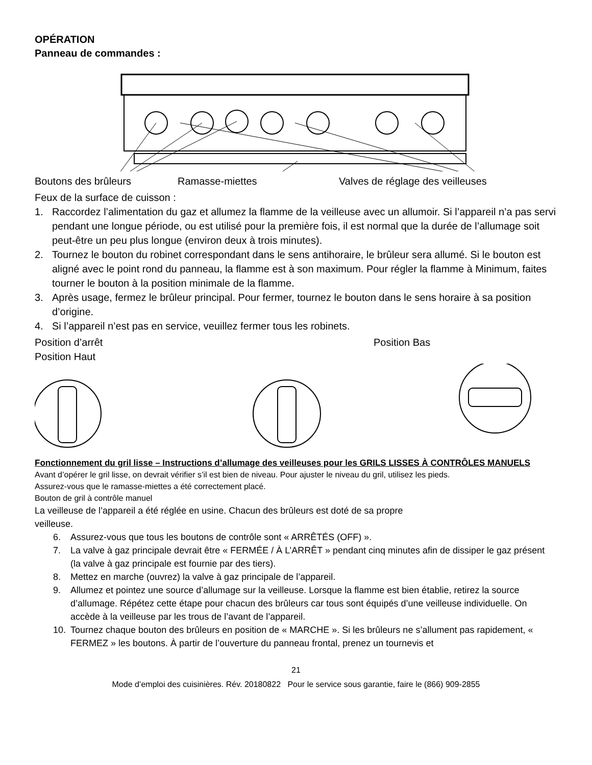OPÉRATION
Panneau de commandes :
Boutons des brûleurs Ramasse-miettes Valves de réglage des veilleuses
Feux de la surface de cuisson :
1. Raccordez l’alimentation du gaz et allumez la flamme de la veilleuse avec un allumoir. Si l’appareil n’a pas servi pendant une longue période, ou est utilisé pour la première fois, il est normal que la durée de l’allumage soit peut-être un peu plus longue (environ deux à trois minutes).
2. Tournez le bouton du robinet correspondant dans le sens antihoraire, le brûleur sera allumé. Si le bouton est aligné avec le point rond du panneau, la flamme est à son maximum. Pour régler la flamme à Minimum, faites tourner le bouton à la position minimale de la flamme.
3. Après usage, fermez le brûleur principal. Pour fermer, tournez le bouton dans le sens horaire à sa position d’origine.
4. Si l’appareil n’est pas en service, veuillez fermer tous les robinets.
Position d’arrêt
Position Haut
Position Bas
Fonctionnement du gril lisse – Instructions d’allumage des veilleuses pour les GRILS LISSES À CONTRÔLES MANUELS
Avant d’opérer le gril lisse, on devrait vérifier s’il est bien de niveau. Pour ajuster le niveau du gril, utilisez les pieds.
Assurez-vous que le ramasse-miettes a été correctement placé.
Bouton de gril à contrôle manuel
La veilleuse de l’appareil a été réglée en usine. Chacun des brûleurs est doté de sa propre
veilleuse.
6. Assurez-vous que tous les boutons de contrôle sont « ARRÊTÉS (OFF) ».
7. La valve à gaz principale devrait être « FERMÉE / À L’ARRÊT » pendant cinq minutes afin de dissiper le gaz présent (la valve à gaz principale est fournie par des tiers).
8. Mettez en marche (ouvrez) la valve à gaz principale de l’appareil.
9. Allumez et pointez une source d’allumage sur la veilleuse. Lorsque la flamme est bien établie, retirez la source d’allumage. Répétez cette étape pour chacun des brûleurs car tous sont équipés d’une veilleuse individuelle. On accède à la veilleuse par les trous de l’avant de l’appareil.
10. Tournez chaque bouton des brûleurs en position de « MARCHE ». Si les brûleurs ne s’allument pas rapidement, « FERMEZ » les boutons. À partir de l’ouverture du panneau frontal, prenez un tournevis et
21
Mode d’emploi des cuisinières. Rév. 20180822 Pour le service sous garantie, faire le (866) 909-2855